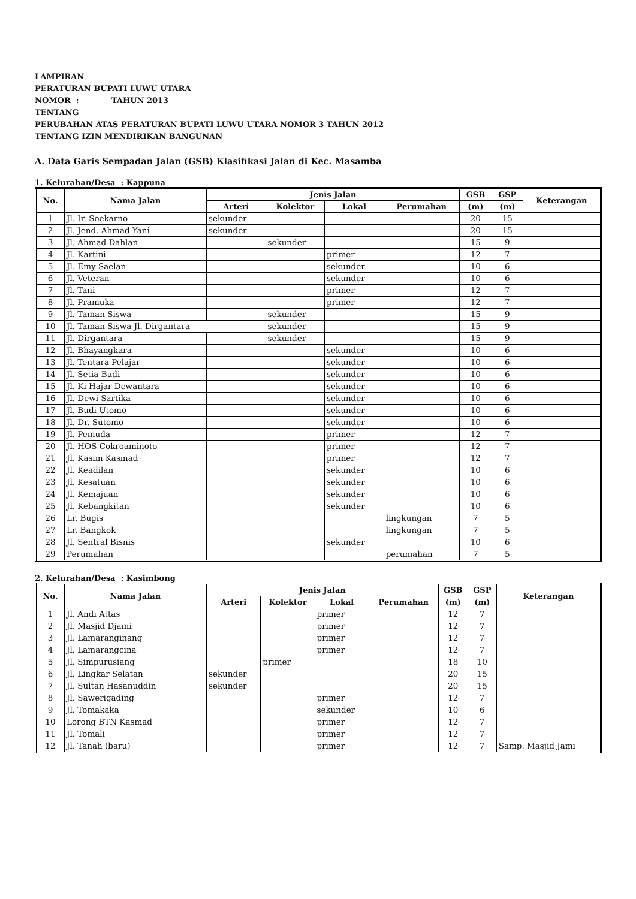LAMPIRAN
PERATURAN BUPATI LUWU UTARA
NOMOR : TAHUN 2013
TENTANG
PERUBAHAN ATAS PERATURAN BUPATI LUWU UTARA NOMOR 3 TAHUN 2012
TENTANG IZIN MENDIRIKAN BANGUNAN
A. Data Garis Sempadan Jalan (GSB) Klasifikasi Jalan di Kec. Masamba
1. Kelurahan/Desa : Kappuna
| No. | Nama Jalan | Jenis Jalan | | | | GSB | GSP | Keterangan |
| --- | --- | --- | --- | --- | --- | --- | --- | --- |
| | | Arteri | Kolektor | Lokal | Perumahan | (m) | (m) | |
| 1 | Jl. Ir. Soekarno | sekunder | | | | 20 | 15 | |
| 2 | Jl. Jend. Ahmad Yani | sekunder | | | | 20 | 15 | |
| 3 | Jl. Ahmad Dahlan | | sekunder | | | 15 | 9 | |
| 4 | Jl. Kartini | | | primer | | 12 | 7 | |
| 5 | Jl. Emy Saelan | | | sekunder | | 10 | 6 | |
| 6 | Jl. Veteran | | | sekunder | | 10 | 6 | |
| 7 | Jl. Tani | | | primer | | 12 | 7 | |
| 8 | Jl. Pramuka | | | primer | | 12 | 7 | |
| 9 | Jl. Taman Siswa | | sekunder | | | 15 | 9 | |
| 10 | Jl. Taman Siswa-Jl. Dirgantara | | sekunder | | | 15 | 9 | |
| 11 | Jl. Dirgantara | | sekunder | | | 15 | 9 | |
| 12 | Jl. Bhayangkara | | | sekunder | | 10 | 6 | |
| 13 | Jl. Tentara Pelajar | | | sekunder | | 10 | 6 | |
| 14 | Jl. Setia Budi | | | sekunder | | 10 | 6 | |
| 15 | Jl. Ki Hajar Dewantara | | | sekunder | | 10 | 6 | |
| 16 | Jl. Dewi Sartika | | | sekunder | | 10 | 6 | |
| 17 | Jl. Budi Utomo | | | sekunder | | 10 | 6 | |
| 18 | Jl. Dr. Sutomo | | | sekunder | | 10 | 6 | |
| 19 | Jl. Pemuda | | | primer | | 12 | 7 | |
| 20 | Jl. HOS Cokroaminoto | | | primer | | 12 | 7 | |
| 21 | Jl. Kasim Kasmad | | | primer | | 12 | 7 | |
| 22 | Jl. Keadilan | | | sekunder | | 10 | 6 | |
| 23 | Jl. Kesatuan | | | sekunder | | 10 | 6 | |
| 24 | Jl. Kemajuan | | | sekunder | | 10 | 6 | |
| 25 | Jl. Kebangkitan | | | sekunder | | 10 | 6 | |
| 26 | Lr. Bugis | | | | lingkungan | 7 | 5 | |
| 27 | Lr. Bangkok | | | | lingkungan | 7 | 5 | |
| 28 | Jl. Sentral Bisnis | | | sekunder | | 10 | 6 | |
| 29 | Perumahan | | | | perumahan | 7 | 5 | |
2. Kelurahan/Desa : Kasimbong
| No. | Nama Jalan | Jenis Jalan | | | | GSB | GSP | Keterangan |
| --- | --- | --- | --- | --- | --- | --- | --- | --- |
| | | Arteri | Kolektor | Lokal | Perumahan | (m) | (m) | |
| 1 | Jl. Andi Attas | | | primer | | 12 | 7 | |
| 2 | Jl. Masjid Djami | | | primer | | 12 | 7 | |
| 3 | Jl. Lamaranginang | | | primer | | 12 | 7 | |
| 4 | Jl. Lamarangcina | | | primer | | 12 | 7 | |
| 5 | Jl. Simpurusiang | | primer | | | 18 | 10 | |
| 6 | Jl. Lingkar Selatan | sekunder | | | | 20 | 15 | |
| 7 | Jl. Sultan Hasanuddin | sekunder | | | | 20 | 15 | |
| 8 | Jl. Sawerigading | | | primer | | 12 | 7 | |
| 9 | Jl. Tomakaka | | | sekunder | | 10 | 6 | |
| 10 | Lorong BTN Kasmad | | | primer | | 12 | 7 | |
| 11 | Jl. Tomali | | | primer | | 12 | 7 | |
| 12 | Jl. Tanah (baru) | | | primer | | 12 | 7 | Samp. Masjid Jami |